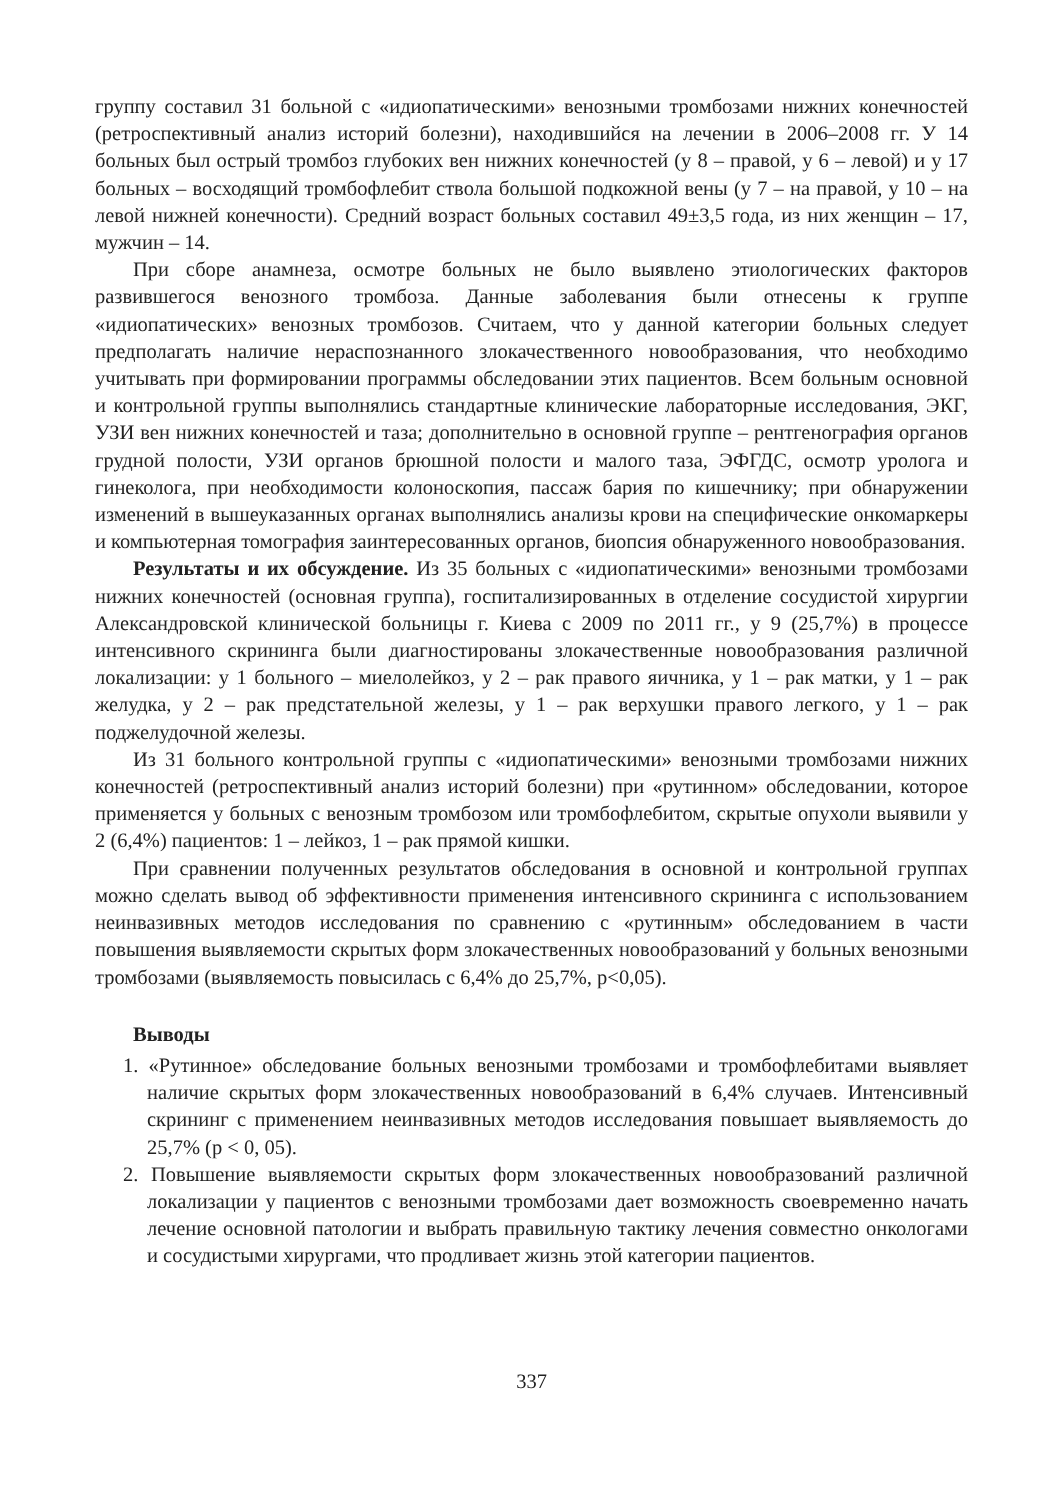группу составил 31 больной с «идиопатическими» венозными тромбозами нижних конечностей (ретроспективный анализ историй болезни), находившийся на лечении в 2006–2008 гг. У 14 больных был острый тромбоз глубоких вен нижних конечностей (у 8 – правой, у 6 – левой) и у 17 больных – восходящий тромбофлебит ствола большой подкожной вены (у 7 – на правой, у 10 – на левой нижней конечности). Средний возраст больных составил 49±3,5 года, из них женщин – 17, мужчин – 14.
При сборе анамнеза, осмотре больных не было выявлено этиологических факторов развившегося венозного тромбоза. Данные заболевания были отнесены к группе «идиопатических» венозных тромбозов. Считаем, что у данной категории больных следует предполагать наличие нераспознанного злокачественного новообразования, что необходимо учитывать при формировании программы обследовании этих пациентов. Всем больным основной и контрольной группы выполнялись стандартные клинические лабораторные исследования, ЭКГ, УЗИ вен нижних конечностей и таза; дополнительно в основной группе – рентгенография органов грудной полости, УЗИ органов брюшной полости и малого таза, ЭФГДС, осмотр уролога и гинеколога, при необходимости колоноскопия, пассаж бария по кишечнику; при обнаружении изменений в вышеуказанных органах выполнялись анализы крови на специфические онкомаркеры и компьютерная томография заинтересованных органов, биопсия обнаруженного новообразования.
Результаты и их обсуждение. Из 35 больных с «идиопатическими» венозными тромбозами нижних конечностей (основная группа), госпитализированных в отделение сосудистой хирургии Александровской клинической больницы г. Киева с 2009 по 2011 гг., у 9 (25,7%) в процессе интенсивного скрининга были диагностированы злокачественные новообразования различной локализации: у 1 больного – миелолейкоз, у 2 – рак правого яичника, у 1 – рак матки, у 1 – рак желудка, у 2 – рак предстательной железы, у 1 – рак верхушки правого легкого, у 1 – рак поджелудочной железы.
Из 31 больного контрольной группы с «идиопатическими» венозными тромбозами нижних конечностей (ретроспективный анализ историй болезни) при «рутинном» обследовании, которое применяется у больных с венозным тромбозом или тромбофлебитом, скрытые опухоли выявили у 2 (6,4%) пациентов: 1 – лейкоз, 1 – рак прямой кишки.
При сравнении полученных результатов обследования в основной и контрольной группах можно сделать вывод об эффективности применения интенсивного скрининга с использованием неинвазивных методов исследования по сравнению с «рутинным» обследованием в части повышения выявляемости скрытых форм злокачественных новообразований у больных венозными тромбозами (выявляемость повысилась с 6,4% до 25,7%, p<0,05).
Выводы
1. «Рутинное» обследование больных венозными тромбозами и тромбофлебитами выявляет наличие скрытых форм злокачественных новообразований в 6,4% случаев. Интенсивный скрининг с применением неинвазивных методов исследования повышает выявляемость до 25,7% (p < 0, 05).
2. Повышение выявляемости скрытых форм злокачественных новообразований различной локализации у пациентов с венозными тромбозами дает возможность своевременно начать лечение основной патологии и выбрать правильную тактику лечения совместно онкологами и сосудистыми хирургами, что продливает жизнь этой категории пациентов.
337